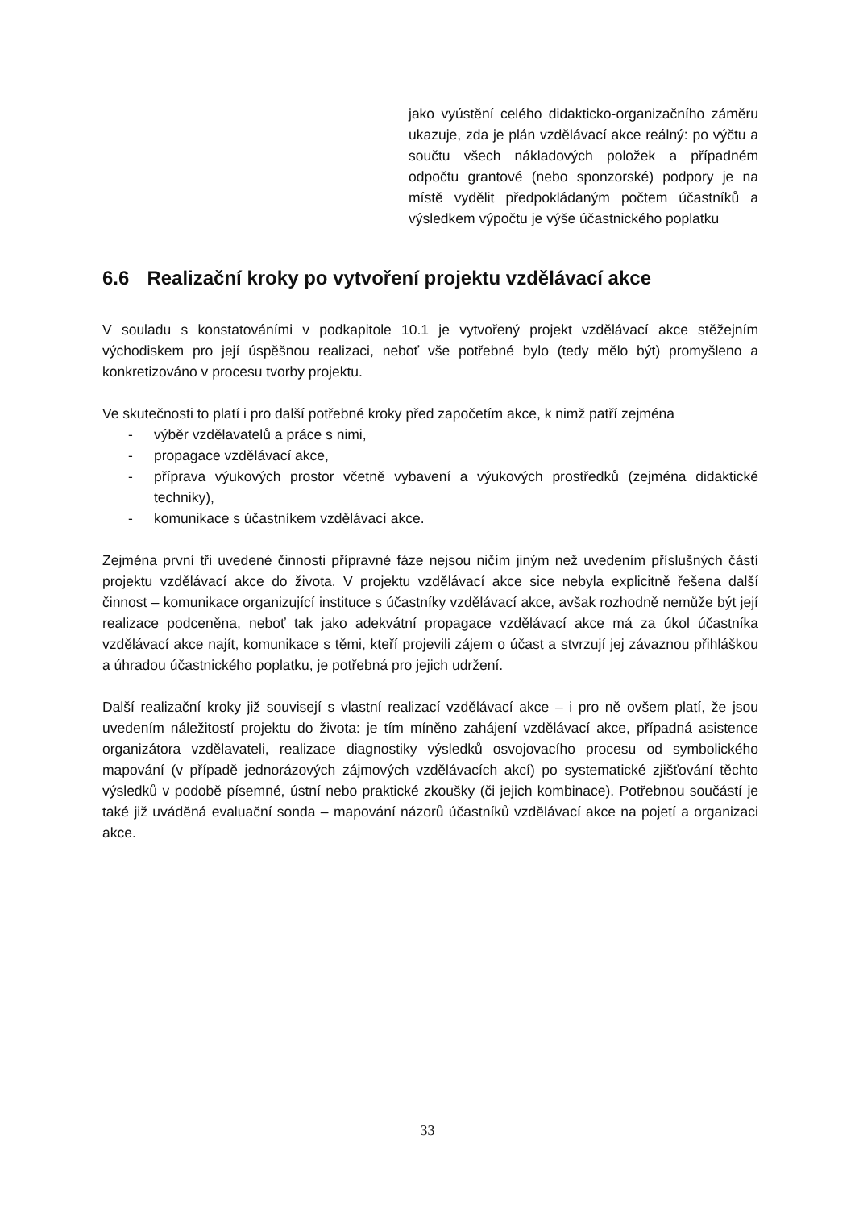jako vyústění celého didakticko-organizačního záměru ukazuje, zda je plán vzdělávací akce reálný: po výčtu a součtu všech nákladových položek a případném odpočtu grantové (nebo sponzorské) podpory je na místě vydělit předpokládaným počtem účastníků a výsledkem výpočtu je výše účastnického poplatku
6.6 Realizační kroky po vytvoření projektu vzdělávací akce
V souladu s konstatováními v podkapitole 10.1 je vytvořený projekt vzdělávací akce stěžejním východiskem pro její úspěšnou realizaci, neboť vše potřebné bylo (tedy mělo být) promyšleno a konkretizováno v procesu tvorby projektu.
Ve skutečnosti to platí i pro další potřebné kroky před započetím akce, k nimž patří zejména
- výběr vzdělavatelů a práce s nimi,
- propagace vzdělávací akce,
- příprava výukových prostor včetně vybavení a výukových prostředků (zejména didaktické techniky),
- komunikace s účastníkem vzdělávací akce.
Zejména první tři uvedené činnosti přípravné fáze nejsou ničím jiným než uvedením příslušných částí projektu vzdělávací akce do života. V projektu vzdělávací akce sice nebyla explicitně řešena další činnost – komunikace organizující instituce s účastníky vzdělávací akce, avšak rozhodně nemůže být její realizace podceněna, neboť tak jako adekvátní propagace vzdělávací akce má za úkol účastníka vzdělávací akce najít, komunikace s těmi, kteří projevili zájem o účast a stvrzují jej závaznou přihláškou a úhradou účastnického poplatku, je potřebná pro jejich udržení.
Další realizační kroky již souvisejí s vlastní realizací vzdělávací akce – i pro ně ovšem platí, že jsou uvedením náležitostí projektu do života: je tím míněno zahájení vzdělávací akce, případná asistence organizátora vzdělavateli, realizace diagnostiky výsledků osvojovacího procesu od symbolického mapování (v případě jednorázových zájmových vzdělávacích akcí) po systematické zjišťování těchto výsledků v podobě písemné, ústní nebo praktické zkoušky (či jejich kombinace). Potřebnou součástí je také již uváděná evaluační sonda – mapování názorů účastníků vzdělávací akce na pojetí a organizaci akce.
33